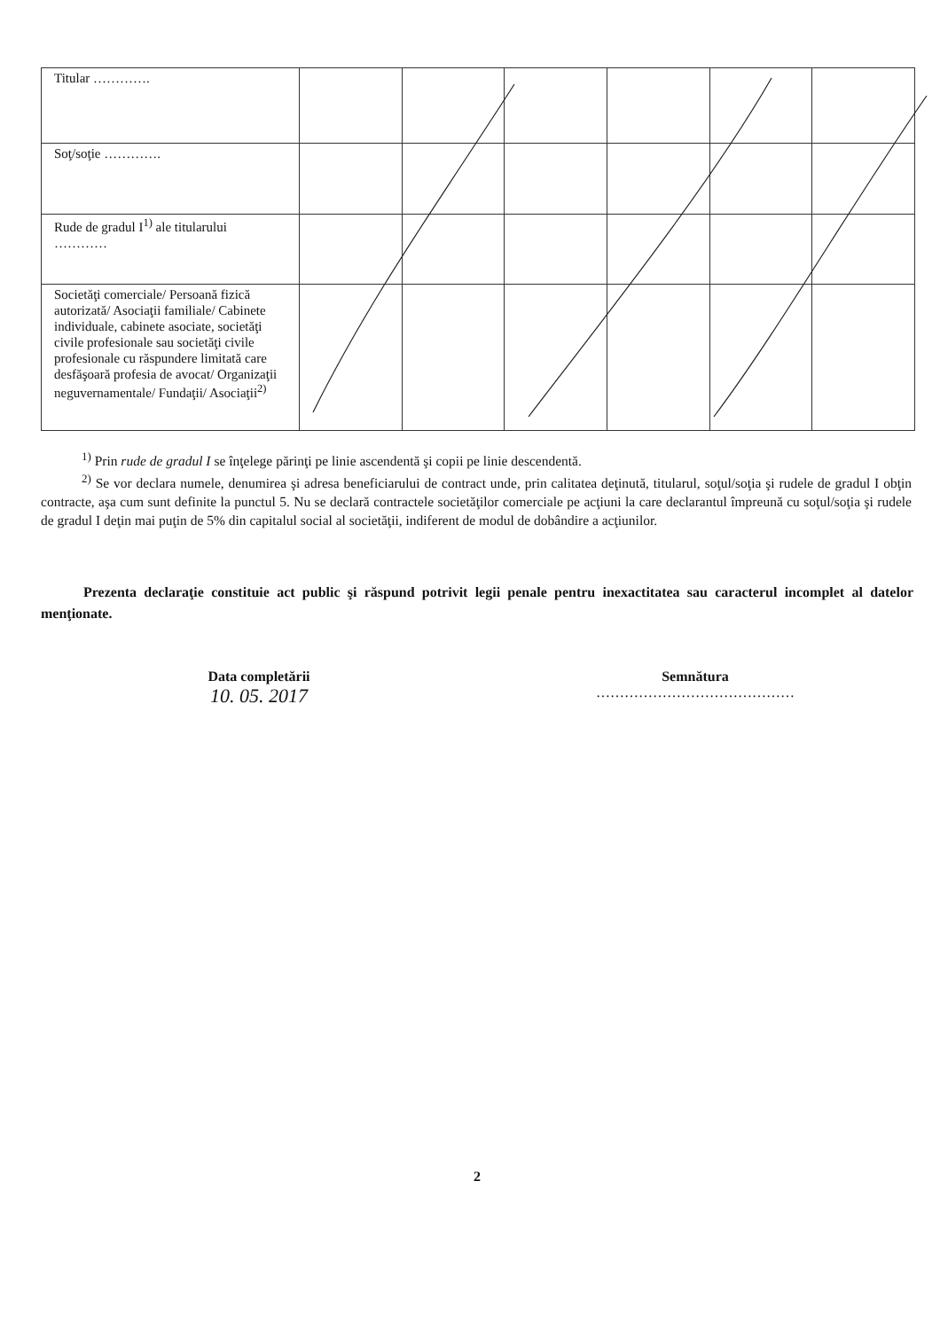| Titular …………. | | | | | | |
| Soţ/soţie …………. | | | | | | |
| Rude de gradul I<sup>1)</sup> ale titularului ………… | | | | | | |
| Societăţi comerciale/ Persoană fizică autorizată/ Asociaţii familiale/ Cabinete individuale, cabinete asociate, societăţi civile profesionale sau societăţi civile profesionale cu răspundere limitată care desfăşoară profesia de avocat/ Organizaţii neguvernamentale/ Fundaţii/ Asociaţii<sup>2)</sup> | | | | | | |
<sup>1)</sup> Prin rude de gradul I se înţelege părinţi pe linie ascendentă şi copii pe linie descendentă.
<sup>2)</sup> Se vor declara numele, denumirea şi adresa beneficiarului de contract unde, prin calitatea deţinută, titularul, soţul/soţia şi rudele de gradul I obţin contracte, aşa cum sunt definite la punctul 5. Nu se declară contractele societăţilor comerciale pe acţiuni la care declarantul împreună cu soţul/soţia şi rudele de gradul I deţin mai puţin de 5% din capitalul social al societăţii, indiferent de modul de dobândire a acţiunilor.
Prezenta declaraţie constituie act public şi răspund potrivit legii penale pentru inexactitatea sau caracterul incomplet al datelor menţionate.
Data completării
10. 05. 2017
Semnătura
……………………………………
2